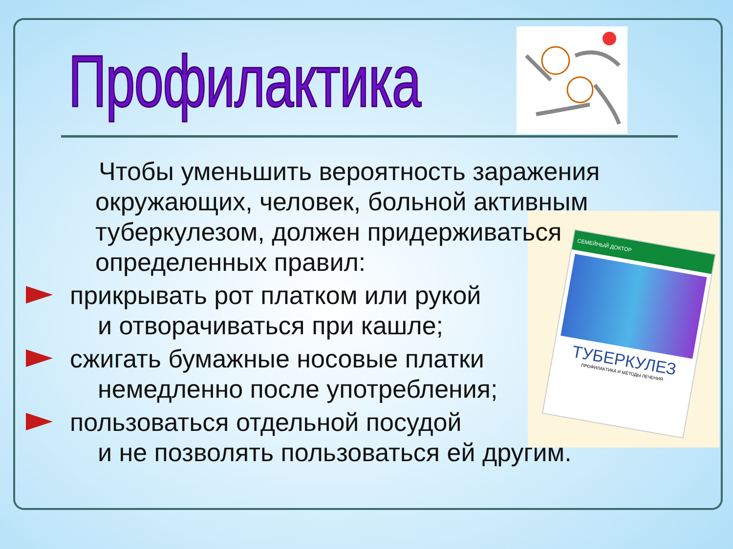Профилактика
СЕМЕЙНЫЙ ДОКТОР
ТУБЕРКУЛЕЗ
ПРОФИЛАКТИКА И МЕТОДЫ ЛЕЧЕНИЯ
Чтобы уменьшить вероятность заражения окружающих, человек, больной активным туберкулезом, должен придерживаться определенных правил:
прикрывать рот платком или рукой
и отворачиваться при кашле;
сжигать бумажные носовые платки
немедленно после употребления;
пользоваться отдельной посудой
и не позволять пользоваться ей другим.